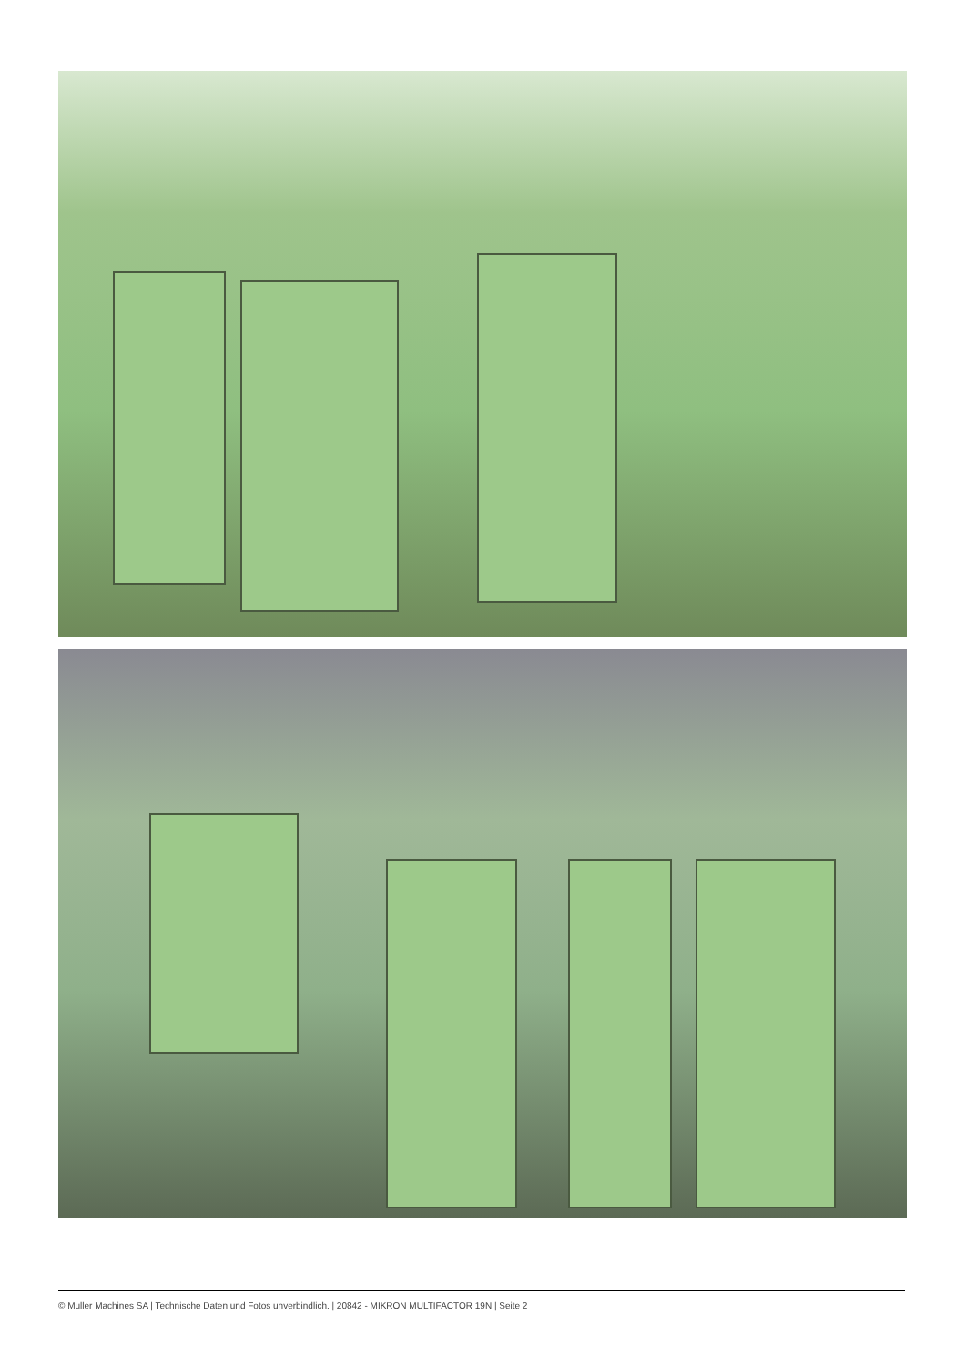© Muller Machines SA | Technische Daten und Fotos unverbindlich. | 20842 - MIKRON MULTIFACTOR 19N | Seite 2